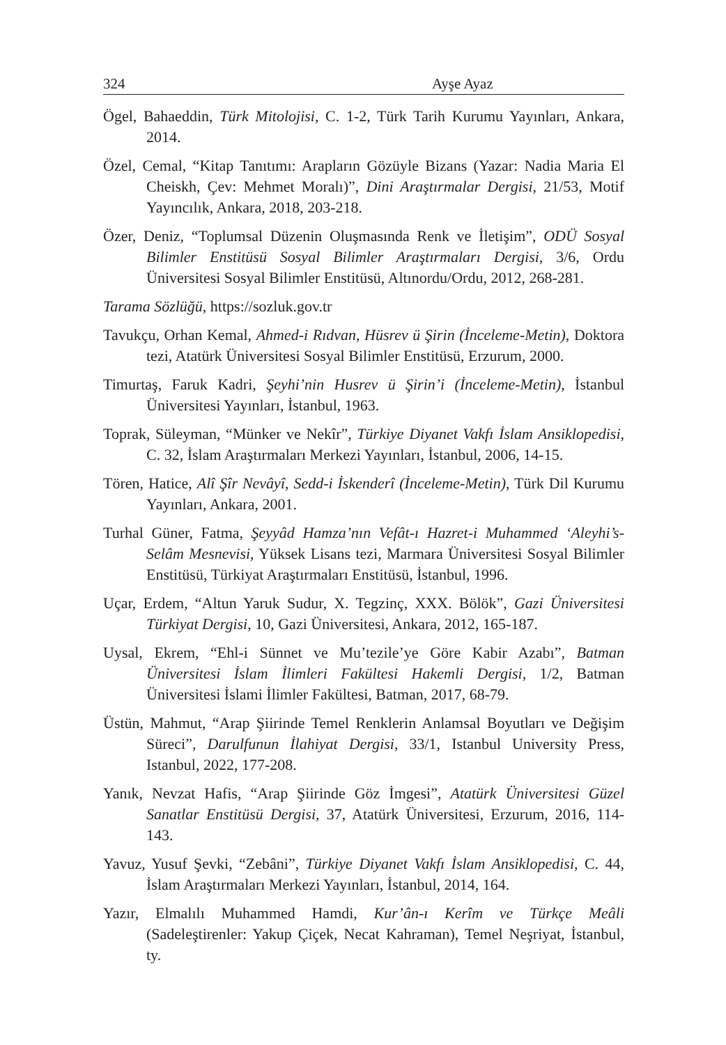324 Ayşe Ayaz
Ögel, Bahaeddin, Türk Mitolojisi, C. 1-2, Türk Tarih Kurumu Yayınları, Ankara, 2014.
Özel, Cemal, “Kitap Tanıtımı: Arapların Gözüyle Bizans (Yazar: Nadia Maria El Cheiskh, Çev: Mehmet Moralı)”, Dini Araştırmalar Dergisi, 21/53, Motif Yayıncılık, Ankara, 2018, 203-218.
Özer, Deniz, “Toplumsal Düzenin Oluşmasında Renk ve İletişim”, ODÜ Sosyal Bilimler Enstitüsü Sosyal Bilimler Araştırmaları Dergisi, 3/6, Ordu Üniversitesi Sosyal Bilimler Enstitüsü, Altınordu/Ordu, 2012, 268-281.
Tarama Sözlüğü, https://sozluk.gov.tr
Tavukçu, Orhan Kemal, Ahmed-i Rıdvan, Hüsrev ü Şirin (İnceleme-Metin), Doktora tezi, Atatürk Üniversitesi Sosyal Bilimler Enstitüsü, Erzurum, 2000.
Timurtaş, Faruk Kadri, Şeyhi’nin Husrev ü Şirin’i (İnceleme-Metin), İstanbul Üniversitesi Yayınları, İstanbul, 1963.
Toprak, Süleyman, “Münker ve Nekîr”, Türkiye Diyanet Vakfı İslam Ansiklopedisi, C. 32, İslam Araştırmaları Merkezi Yayınları, İstanbul, 2006, 14-15.
Tören, Hatice, Alî Şîr Nevâyî, Sedd-i İskenderî (İnceleme-Metin), Türk Dil Kurumu Yayınları, Ankara, 2001.
Turhal Güner, Fatma, Şeyyâd Hamza’nın Vefât-ı Hazret-i Muhammed ‘Aleyhi’s-Selâm Mesnevisi, Yüksek Lisans tezi, Marmara Üniversitesi Sosyal Bilimler Enstitüsü, Türkiyat Araştırmaları Enstitüsü, İstanbul, 1996.
Uçar, Erdem, “Altun Yaruk Sudur, X. Tegzinç, XXX. Bölök”, Gazi Üniversitesi Türkiyat Dergisi, 10, Gazi Üniversitesi, Ankara, 2012, 165-187.
Uysal, Ekrem, “Ehl-i Sünnet ve Mu’tezile’ye Göre Kabir Azabı”, Batman Üniversitesi İslam İlimleri Fakültesi Hakemli Dergisi, 1/2, Batman Üniversitesi İslami İlimler Fakültesi, Batman, 2017, 68-79.
Üstün, Mahmut, “Arap Şiirinde Temel Renklerin Anlamsal Boyutları ve Değişim Süreci”, Darulfunun İlahiyat Dergisi, 33/1, Istanbul University Press, Istanbul, 2022, 177-208.
Yanık, Nevzat Hafis, “Arap Şiirinde Göz İmgesi”, Atatürk Üniversitesi Güzel Sanatlar Enstitüsü Dergisi, 37, Atatürk Üniversitesi, Erzurum, 2016, 114-143.
Yavuz, Yusuf Şevki, “Zebâni”, Türkiye Diyanet Vakfı İslam Ansiklopedisi, C. 44, İslam Araştırmaları Merkezi Yayınları, İstanbul, 2014, 164.
Yazır, Elmalılı Muhammed Hamdi, Kur’ân-ı Kerîm ve Türkçe Meâli (Sadeleştirenler: Yakup Çiçek, Necat Kahraman), Temel Neşriyat, İstanbul, ty.